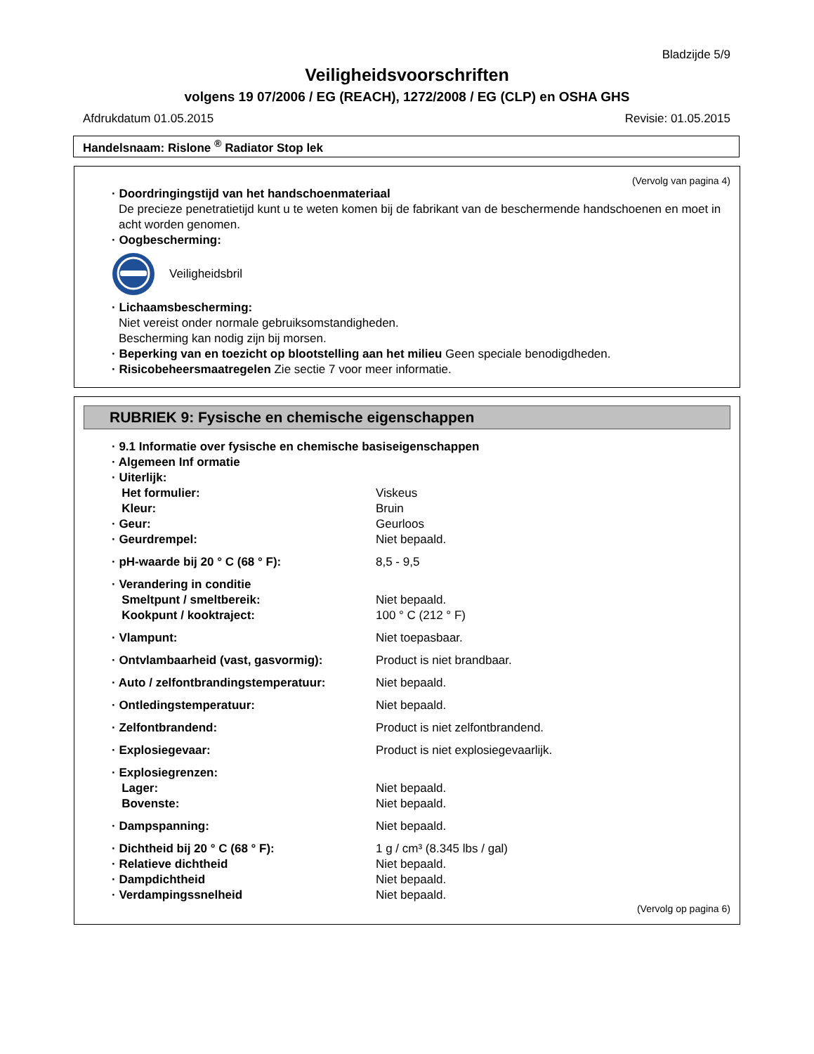Bladzijde 5/9
Veiligheidsvoorschriften
volgens 19 07/2006 / EG (REACH), 1272/2008 / EG (CLP) en OSHA GHS
Afdrukdatum 01.05.2015 Revisie: 01.05.2015
Handelsnaam: Rislone <sup>®</sup> Radiator Stop lek
(Vervolg van pagina 4)
· Doordringingstijd van het handschoenmateriaal
De precieze penetratietijd kunt u te weten komen bij de fabrikant van de beschermende handschoenen en moet in acht worden genomen.
· Oogbescherming:
Veiligheidsbril
· Lichaamsbescherming:
Niet vereist onder normale gebruiksomstandigheden.
Bescherming kan nodig zijn bij morsen.
· Beperking van en toezicht op blootstelling aan het milieu Geen speciale benodigdheden.
· Risicobeheersmaatregelen Zie sectie 7 voor meer informatie.
RUBRIEK 9: Fysische en chemische eigenschappen
| · 9.1 Informatie over fysische en chemische basiseigenschappen | |
| · Algemeen Inf ormatie | |
| · Uiterlijk: | |
| Het formulier: | Viskeus |
| Kleur: | Bruin |
| · Geur: | Geurloos |
| · Geurdrempel: | Niet bepaald. |
| · pH-waarde bij 20 ° C (68 ° F): | 8,5 - 9,5 |
| · Verandering in conditie | |
| Smeltpunt / smeltbereik: | Niet bepaald. |
| Kookpunt / kooktraject: | 100 ° C (212 ° F) |
| · Vlampunt: | Niet toepasbaar. |
| · Ontvlambaarheid (vast, gasvormig): | Product is niet brandbaar. |
| · Auto / zelfontbrandingstemperatuur: | Niet bepaald. |
| · Ontledingstemperatuur: | Niet bepaald. |
| · Zelfontbrandend: | Product is niet zelfontbrandend. |
| · Explosiegevaar: | Product is niet explosiegevaarlijk. |
| · Explosiegrenzen: | |
| Lager: | Niet bepaald. |
| Bovenste: | Niet bepaald. |
| · Dampspanning: | Niet bepaald. |
| · Dichtheid bij 20 ° C (68 ° F): | 1 g / cm³ (8.345 lbs / gal) |
| · Relatieve dichtheid | Niet bepaald. |
| · Dampdichtheid | Niet bepaald. |
| · Verdampingssnelheid | Niet bepaald. |
(Vervolg op pagina 6)